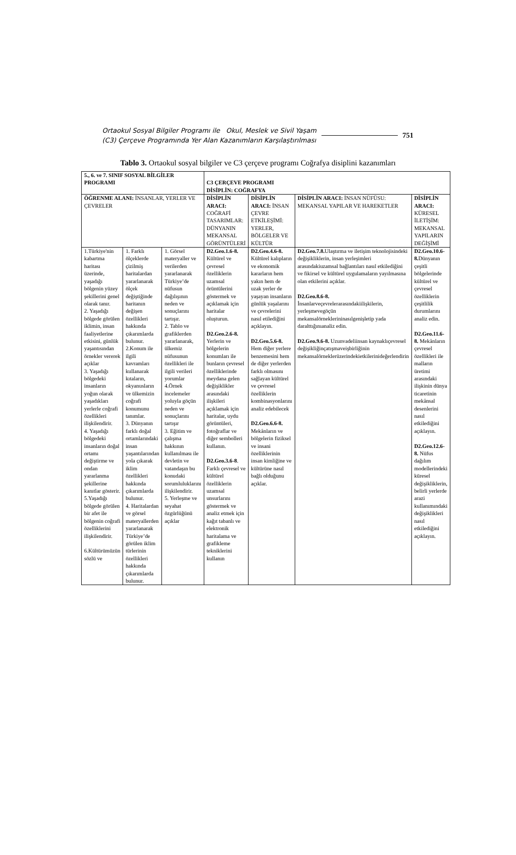Ortaokul Sosyal Bilgiler Programı ile Okul, Meslek ve Sivil Yaşam
(C3) Çerçeve Programında Yer Alan Kazanımların Karşılaştırılması
751
Tablo 3. Ortaokul sosyal bilgiler ve C3 çerçeve programı Coğrafya disiplini kazanımları
| 5., 6. ve 7. SINIF SOSYAL BİLGİLER PROGRAMI | | | C3 ÇERÇEVE PROGRAMI DİSİPLİN: COĞRAFYA | | | |
| ÖĞRENME ALANI: İNSANLAR, YERLER VE ÇEVRELER | | | DİSİPLİN ARACI: COĞRAFİ TASARIMLAR: DÜNYANIN MEKANSAL GÖRÜNTÜLERİ | DİSİPLİN ARACI: İNSAN ÇEVRE ETKİLEŞİMİ: YERLER, BÖLGELER VE KÜLTÜR | DİSİPLİN ARACI: İNSAN NÜFÜSU: MEKANSAL YAPILAR VE HAREKETLER | DİSİPLİN ARACI: KÜRESEL İLETİŞİM: MEKANSAL YAPILARIN DEĞİŞİMİ |
| 1.Türkiye'nin kabartma haritası üzerinde, yaşadığı bölgenin yüzey şekillerini genel olarak tanır. 2. Yaşadığı bölgede görülen iklimin, insan faaliyetlerine etkisini, günlük yaşantısından örnekler vererek açıklar 3. Yaşadığı bölgedeki insanların yoğun olarak yaşadıkları yerlerle coğrafi özellikleri ilişkilendirir. 4. Yaşadığı bölgedeki insanların doğal ortamı değiştirme ve ondan yararlanma şekillerine kanıtlar gösterir. 5.Yaşadığı bölgede görülen bir afet ile bölgenin coğrafi özelliklerini ilişkilendirir. 6.Kültürümüzün sözlü ve | 1. Farklı ölçeklerde çizilmiş haritalardan yararlanarak ölçek değiştiğinde haritanın değişen özellikleri hakkında çıkarımlarda bulunur. 2.Konum ile ilgili kavramları kullanarak kıtaların, okyanusların ve ülkemizin coğrafi konumunu tanımlar. 3. Dünyanın farklı doğal ortamlarındaki insan yaşantılarından yola çıkarak iklim özellikleri hakkında çıkarımlarda bulunur. 4. Haritalardan ve görsel materyallerden yararlanarak Türkiye’de görülen iklim türlerinin özellikleri hakkında çıkarımlarda bulunur. | 1. Görsel materyaller ve verilerden yararlanarak Türkiye’de nüfusun dağılışının neden ve sonuçlarını tartışır. 2. Tablo ve grafiklerden yararlanarak, ülkemiz nüfusunun özellikleri ile ilgili verileri yorumlar 4.Örnek incelemeler yoluyla göçün neden ve sonuçlarını tartışır 3. Eğitim ve çalışma hakkının kullanılması ile devletin ve vatandaşın bu konudaki sorumluluklarını ilişkilendirir. 5. Yerleşme ve seyahat özgürlüğünü açıklar | D2.Geo.1.6-8. Kültürel ve çevresel özelliklerin uzamsal örüntülerini göstermek ve açıklamak için haritalar oluşturun. D2.Geo.2.6-8. Yerlerin ve bölgelerin konumları ile bunların çevresel özelliklerinde meydana gelen değişiklikler arasındaki ilişkileri açıklamak için haritalar, uydu görüntüleri, fotoğraflar ve diğer sembolleri kullanın. D2.Geo.3.6-8 . Farklı çevresel ve kültürel özelliklerin uzamsal unsurlarını göstermek ve analiz etmek için kağıt tabanlı ve elektronik haritalama ve grafikleme tekniklerini kullanın | D2.Geo.4.6-8. Kültürel kalıpların ve ekonomik kararların hem yakın hem de uzak yerler de yaşayan insanların günlük yaşalarını ve çevrelerini nasıl etilediğini açıklayın. D2.Geo.5.6-8. Hem diğer yerlere benzemesini hem de diğer yerlerden farklı olmasını sağlayan kültürel ve çevresel özelliklerin kombinasyonlarını analiz edebilecek D2.Geo.6.6-8. Mekânların ve bölgelerin fiziksel ve insani özelliklerinin insan kimliğine ve kültürüne nasıl bağlı olduğunu açıklar. | D2.Geo.7.8. Ulaştırma ve iletişim teknolojisindeki değişikliklerin, insan yerleşimleri arasındakiuzamsal bağlantıları nasıl etkilediğini ve fikirsel ve kültürel uygulamaların yayılmasına olan etkilerini açıklar. D2.Geo.8.6-8. İnsanlarveçevrelerarasındakiilişkilerin, yerleşmevegöçün mekansalörneklerininasılgenişletip yada daralttığınıanaliz edin. D2.Geo.9.6-8. Uzunvadeliinsan kaynaklıçevresel değişikliğinçatışmaveişbirliğinin mekansalörneklerüzerindekietkilerinideğerlendirin | D2.Geo.10.6-8. Dünyanın çeşitli bölgelerinde kültürel ve çevresel özelliklerin çeşitlilik durumlarını analiz edin. D2.Geo.11.6-8. Mekânların çevresel özellikleri ile malların üretimi arasındaki ilişkinin dünya ticaretinin mekânsal desenlerini nasıl etkilediğini açıklayın. D2.Geo.12.6-8. Nüfus dağılım modellerindeki küresel değişikliklerin, belirli yerlerde arazi kullanımındaki değişiklikleri nasıl etkilediğini açıklayın. |